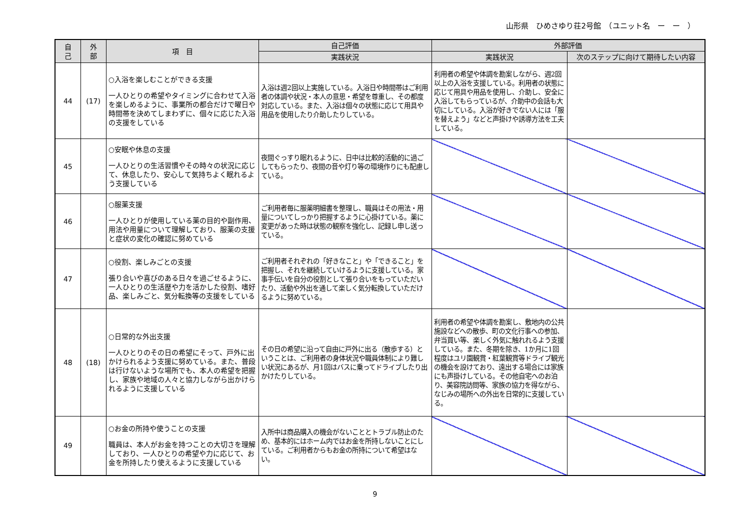山形県　ひめさゆり荘2号館　（ユニット名　ー　ー　）
| 自 己 | 外 部 | 項 目 | 自己評価 | 外部評価 | |
| --- | --- | --- | --- | --- | --- |
| | | | 実践状況 | 実践状況 | 次のステップに向けて期待したい内容 |
| 44 | (17) | ○入浴を楽しむことができる支援 一人ひとりの希望やタイミングに合わせて入浴を楽しめるように、事業所の都合だけで曜日や時間帯を決めてしまわずに、個々に応じた入浴の支援をしている | 入浴は週2回以上実施している。入浴日や時間帯はご利用者の体調や状況・本人の意思・希望を尊重し、その都度対応している。また、入浴は個々の状態に応じて用具や用品を使用したり介助したりしている。 | 利用者の希望や体調を勘案しながら、週2回以上の入浴を支援している。利用者の状態に応じて用具や用品を使用し、介助し、安全に入浴してもらっているが、介助中の会話も大切にしている。入浴が好きでない人には「服を替えよう」などと声掛けや誘導方法を工夫している。 | |
| 45 | | ○安眠や休息の支援 一人ひとりの生活習慣やその時々の状況に応じて、休息したり、安心して気持ちよく眠れるよう支援している | 夜間ぐっすり眠れるように、日中は比較的活動的に過ごしてもらったり、夜間の音や灯り等の環境作りにも配慮している。 | | |
| 46 | | ○服薬支援 一人ひとりが使用している薬の目的や副作用、用法や用量について理解しており、服薬の支援と症状の変化の確認に努めている | ご利用者毎に服薬明細書を整理し、職員はその用法・用量についてしっかり把握するように心掛けている。薬に変更があった時は状態の観察を強化し、記録し申し送っている。 | | |
| 47 | | ○役割、楽しみごとの支援 張り合いや喜びのある日々を過ごせるように、一人ひとりの生活歴や力を活かした役割、嗜好品、楽しみごと、気分転換等の支援をしている | ご利用者それぞれの「好きなこと」や「できること」を把握し、それを継続していけるように支援している。家事手伝いを自分の役割として張り合いをもっていただいたり、活動や外出を通して楽しく気分転換していただけるように努めている。 | | |
| 48 | (18) | ○日常的な外出支援 一人ひとりのその日の希望にそって、戸外に出かけられるよう支援に努めている。また、普段は行けないような場所でも、本人の希望を把握し、家族や地域の人々と協力しながら出かけられるように支援している | その日の希望に沿って自由に戸外に出る（散歩する）ということは、ご利用者の身体状況や職員体制により難しい状況にあるが、月1回はバスに乗ってドライブしたり出かけたりしている。 | 利用者の希望や体調を勘案し、敷地内の公共施設などへの散歩、町の文化行事への参加、弁当買い等、楽しく外気に触れれるよう支援している。また、冬期を除き、1か月に1回程度はユリ園観賞・紅葉観賞等ドライブ観光の機会を設けており、遠出する場合には家族にも声掛けしている。その他自宅へのお泊り、美容院訪問等、家族の協力を得ながら、なじみの場所への外出を日常的に支援している。 | |
| 49 | | ○お金の所持や使うことの支援 職員は、本人がお金を持つことの大切さを理解しており、一人ひとりの希望や力に応じて、お金を所持したり使えるように支援している | 入所中は商品購入の機会がないこととトラブル防止のため、基本的にはホーム内ではお金を所持しないことにしている。ご利用者からもお金の所持について希望はない。 | | |
9